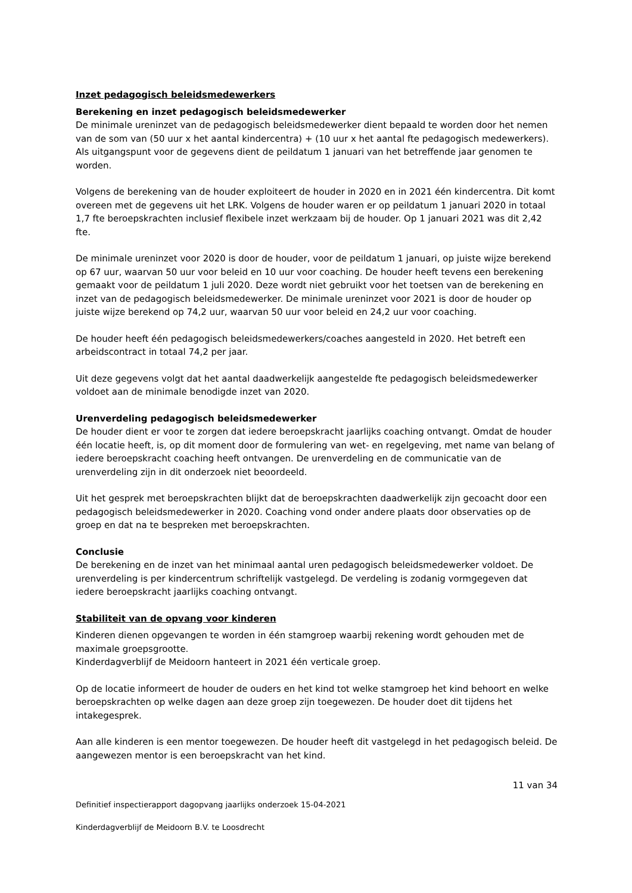Inzet pedagogisch beleidsmedewerkers
Berekening en inzet pedagogisch beleidsmedewerker
De minimale ureninzet van de pedagogisch beleidsmedewerker dient bepaald te worden door het nemen van de som van (50 uur x het aantal kindercentra) + (10 uur x het aantal fte pedagogisch medewerkers). Als uitgangspunt voor de gegevens dient de peildatum 1 januari van het betreffende jaar genomen te worden.
Volgens de berekening van de houder exploiteert de houder in 2020 en in 2021 één kindercentra. Dit komt overeen met de gegevens uit het LRK. Volgens de houder waren er op peildatum 1 januari 2020 in totaal 1,7 fte beroepskrachten inclusief flexibele inzet werkzaam bij de houder. Op 1 januari 2021 was dit 2,42 fte.
De minimale ureninzet voor 2020 is door de houder, voor de peildatum 1 januari, op juiste wijze berekend op 67 uur, waarvan 50 uur voor beleid en 10 uur voor coaching. De houder heeft tevens een berekening gemaakt voor de peildatum 1 juli 2020. Deze wordt niet gebruikt voor het toetsen van de berekening en inzet van de pedagogisch beleidsmedewerker. De minimale ureninzet voor 2021 is door de houder op juiste wijze berekend op 74,2 uur, waarvan 50 uur voor beleid en 24,2 uur voor coaching.
De houder heeft één pedagogisch beleidsmedewerkers/coaches aangesteld in 2020. Het betreft een arbeidscontract in totaal 74,2 per jaar.
Uit deze gegevens volgt dat het aantal daadwerkelijk aangestelde fte pedagogisch beleidsmedewerker voldoet aan de minimale benodigde inzet van 2020.
Urenverdeling pedagogisch beleidsmedewerker
De houder dient er voor te zorgen dat iedere beroepskracht jaarlijks coaching ontvangt. Omdat de houder één locatie heeft, is, op dit moment door de formulering van wet- en regelgeving, met name van belang of iedere beroepskracht coaching heeft ontvangen. De urenverdeling en de communicatie van de urenverdeling zijn in dit onderzoek niet beoordeeld.
Uit het gesprek met beroepskrachten blijkt dat de beroepskrachten daadwerkelijk zijn gecoacht door een pedagogisch beleidsmedewerker in 2020. Coaching vond onder andere plaats door observaties op de groep en dat na te bespreken met beroepskrachten.
Conclusie
De berekening en de inzet van het minimaal aantal uren pedagogisch beleidsmedewerker voldoet. De urenverdeling is per kindercentrum schriftelijk vastgelegd. De verdeling is zodanig vormgegeven dat iedere beroepskracht jaarlijks coaching ontvangt.
Stabiliteit van de opvang voor kinderen
Kinderen dienen opgevangen te worden in één stamgroep waarbij rekening wordt gehouden met de maximale groepsgrootte.
Kinderdagverblijf de Meidoorn hanteert in 2021 één verticale groep.
Op de locatie informeert de houder de ouders en het kind tot welke stamgroep het kind behoort en welke beroepskrachten op welke dagen aan deze groep zijn toegewezen. De houder doet dit tijdens het intakegesprek.
Aan alle kinderen is een mentor toegewezen. De houder heeft dit vastgelegd in het pedagogisch beleid. De aangewezen mentor is een beroepskracht van het kind.
11 van 34
Definitief inspectierapport dagopvang jaarlijks onderzoek 15-04-2021
Kinderdagverblijf de Meidoorn B.V. te Loosdrecht